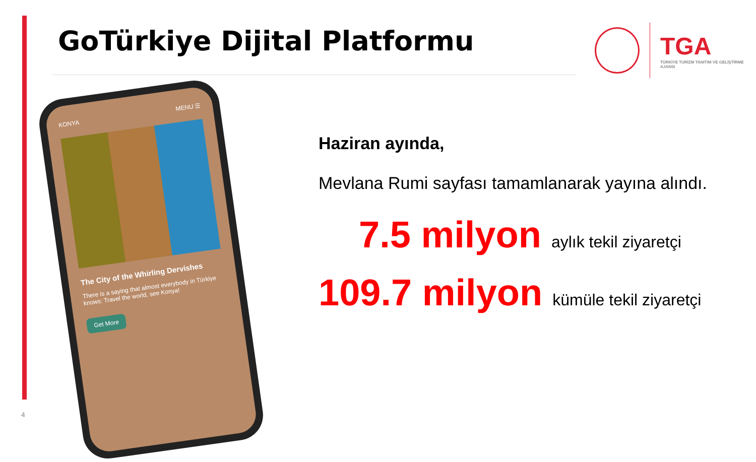GoTürkiye Dijital Platformu
TGA
TÜRKİYE TURİZM TANITIM VE GELİŞTİRME AJANSI
KONYA MENU ☰
The City of the Whirling Dervishes
There is a saying that almost everybody in Türkiye knows: Travel the world, see Konya!
Get More
Haziran ayında,
Mevlana Rumi sayfası tamamlanarak yayına alındı.
7.5 milyon aylık tekil ziyaretçi
109.7 milyon kümüle tekil ziyaretçi
4